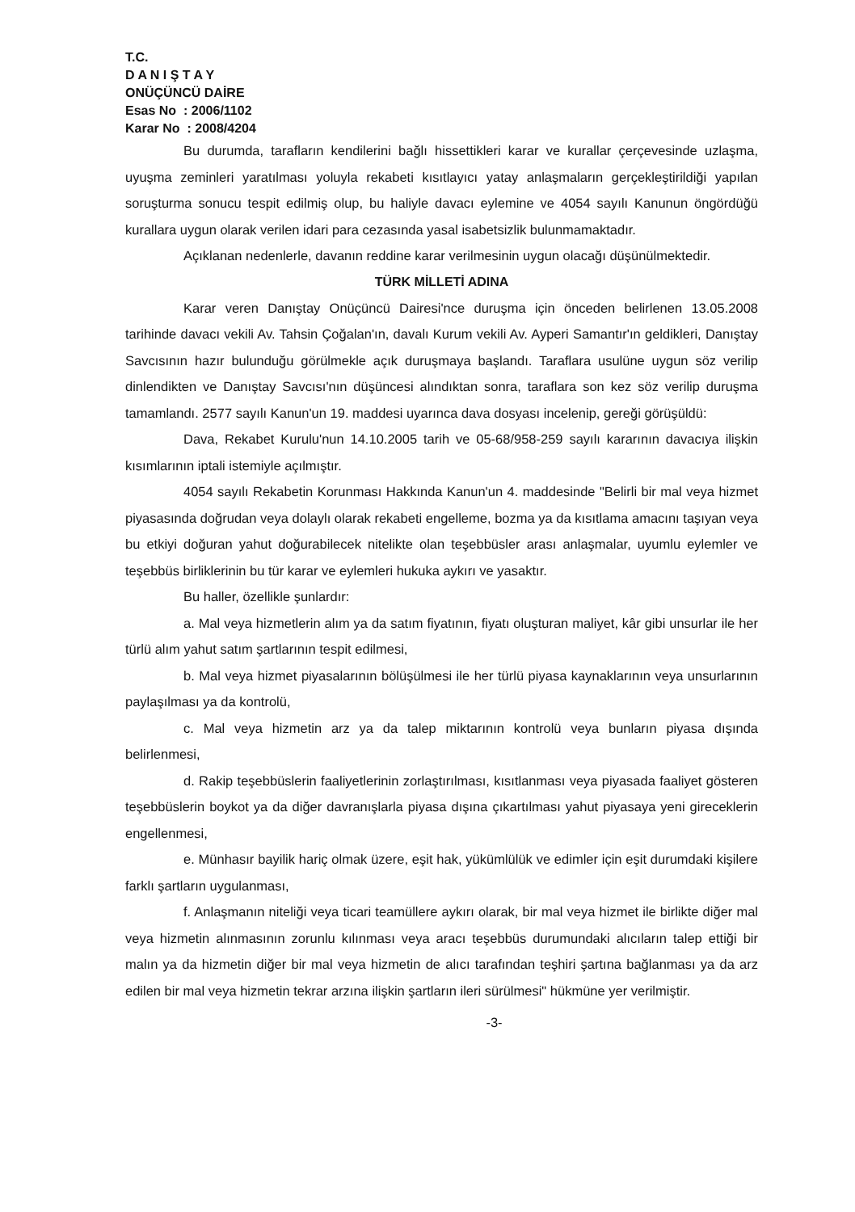T.C.
D A N I Ş T A Y
ONÜÇÜNCÜ DAİRE
Esas No : 2006/1102
Karar No : 2008/4204
Bu durumda, tarafların kendilerini bağlı hissettikleri karar ve kurallar çerçevesinde uzlaşma, uyuşma zeminleri yaratılması yoluyla rekabeti kısıtlayıcı yatay anlaşmaların gerçekleştirildiği yapılan soruşturma sonucu tespit edilmiş olup, bu haliyle davacı eylemine ve 4054 sayılı Kanunun öngördüğü kurallara uygun olarak verilen idari para cezasında yasal isabetsizlik bulunmamaktadır.
Açıklanan nedenlerle, davanın reddine karar verilmesinin uygun olacağı düşünülmektedir.
TÜRK MİLLETİ ADINA
Karar veren Danıştay Onüçüncü Dairesi'nce duruşma için önceden belirlenen 13.05.2008 tarihinde davacı vekili Av. Tahsin Çoğalan'ın, davalı Kurum vekili Av. Ayperi Samantır'ın geldikleri, Danıştay Savcısının hazır bulunduğu görülmekle açık duruşmaya başlandı. Taraflara usulüne uygun söz verilip dinlendikten ve Danıştay Savcısı'nın düşüncesi alındıktan sonra, taraflara son kez söz verilip duruşma tamamlandı. 2577 sayılı Kanun'un 19. maddesi uyarınca dava dosyası incelenip, gereği görüşüldü:
Dava, Rekabet Kurulu'nun 14.10.2005 tarih ve 05-68/958-259 sayılı kararının davacıya ilişkin kısımlarının iptali istemiyle açılmıştır.
4054 sayılı Rekabetin Korunması Hakkında Kanun'un 4. maddesinde "Belirli bir mal veya hizmet piyasasında doğrudan veya dolaylı olarak rekabeti engelleme, bozma ya da kısıtlama amacını taşıyan veya bu etkiyi doğuran yahut doğurabilecek nitelikte olan teşebbüsler arası anlaşmalar, uyumlu eylemler ve teşebbüs birliklerinin bu tür karar ve eylemleri hukuka aykırı ve yasaktır.
Bu haller, özellikle şunlardır:
a. Mal veya hizmetlerin alım ya da satım fiyatının, fiyatı oluşturan maliyet, kâr gibi unsurlar ile her türlü alım yahut satım şartlarının tespit edilmesi,
b. Mal veya hizmet piyasalarının bölüşülmesi ile her türlü piyasa kaynaklarının veya unsurlarının paylaşılması ya da kontrolü,
c. Mal veya hizmetin arz ya da talep miktarının kontrolü veya bunların piyasa dışında belirlenmesi,
d. Rakip teşebbüslerin faaliyetlerinin zorlaştırılması, kısıtlanması veya piyasada faaliyet gösteren teşebbüslerin boykot ya da diğer davranışlarla piyasa dışına çıkartılması yahut piyasaya yeni gireceklerin engellenmesi,
e. Münhasır bayilik hariç olmak üzere, eşit hak, yükümlülük ve edimler için eşit durumdaki kişilere farklı şartların uygulanması,
f. Anlaşmanın niteliği veya ticari teamüllere aykırı olarak, bir mal veya hizmet ile birlikte diğer mal veya hizmetin alınmasının zorunlu kılınması veya aracı teşebbüs durumundaki alıcıların talep ettiği bir malın ya da hizmetin diğer bir mal veya hizmetin de alıcı tarafından teşhiri şartına bağlanması ya da arz edilen bir mal veya hizmetin tekrar arzına ilişkin şartların ileri sürülmesi" hükmüne yer verilmiştir.
-3-